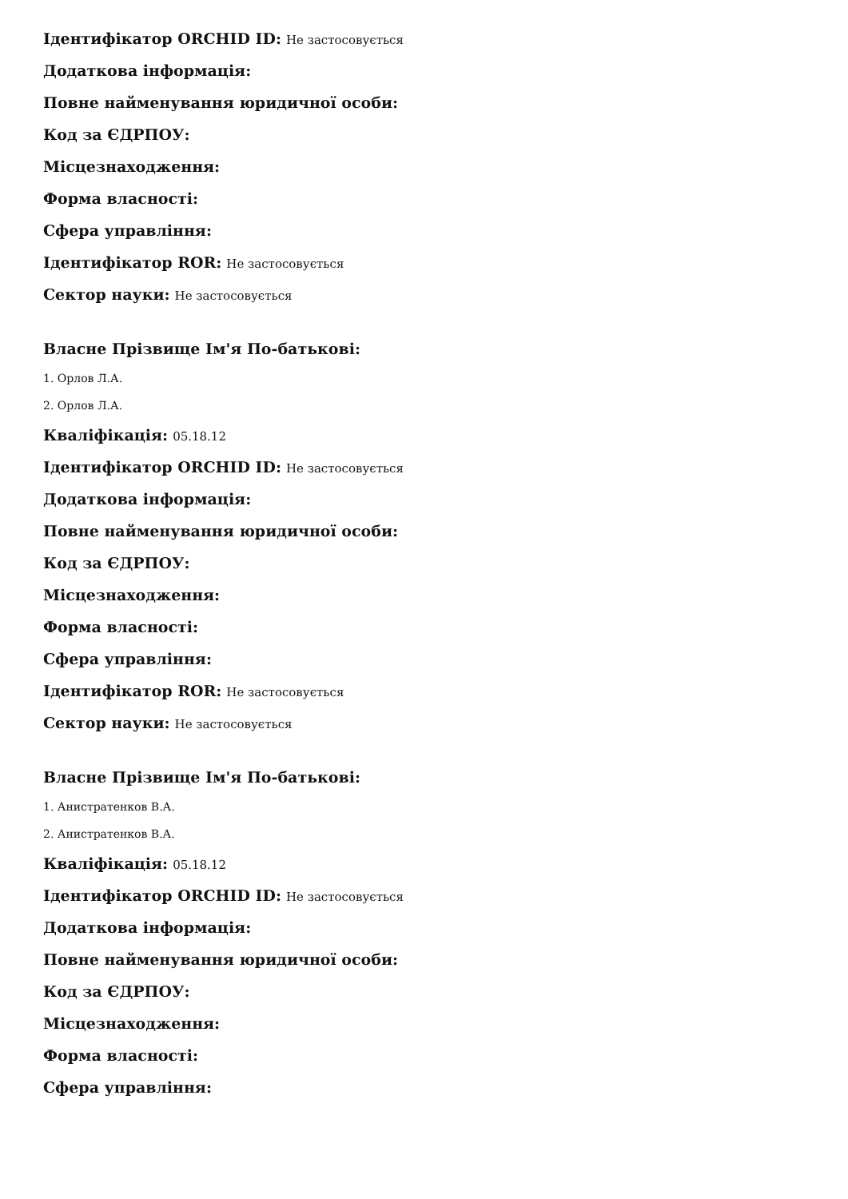Ідентифікатор ORCHID ID: Не застосовується
Додаткова інформація:
Повне найменування юридичної особи:
Код за ЄДРПОУ:
Місцезнаходження:
Форма власності:
Сфера управління:
Ідентифікатор ROR: Не застосовується
Сектор науки: Не застосовується
Власне Прізвище Ім'я По-батькові:
1. Орлов Л.А.
2. Орлов Л.А.
Кваліфікація: 05.18.12
Ідентифікатор ORCHID ID: Не застосовується
Додаткова інформація:
Повне найменування юридичної особи:
Код за ЄДРПОУ:
Місцезнаходження:
Форма власності:
Сфера управління:
Ідентифікатор ROR: Не застосовується
Сектор науки: Не застосовується
Власне Прізвище Ім'я По-батькові:
1. Анистратенков В.А.
2. Анистратенков В.А.
Кваліфікація: 05.18.12
Ідентифікатор ORCHID ID: Не застосовується
Додаткова інформація:
Повне найменування юридичної особи:
Код за ЄДРПОУ:
Місцезнаходження:
Форма власності:
Сфера управління: